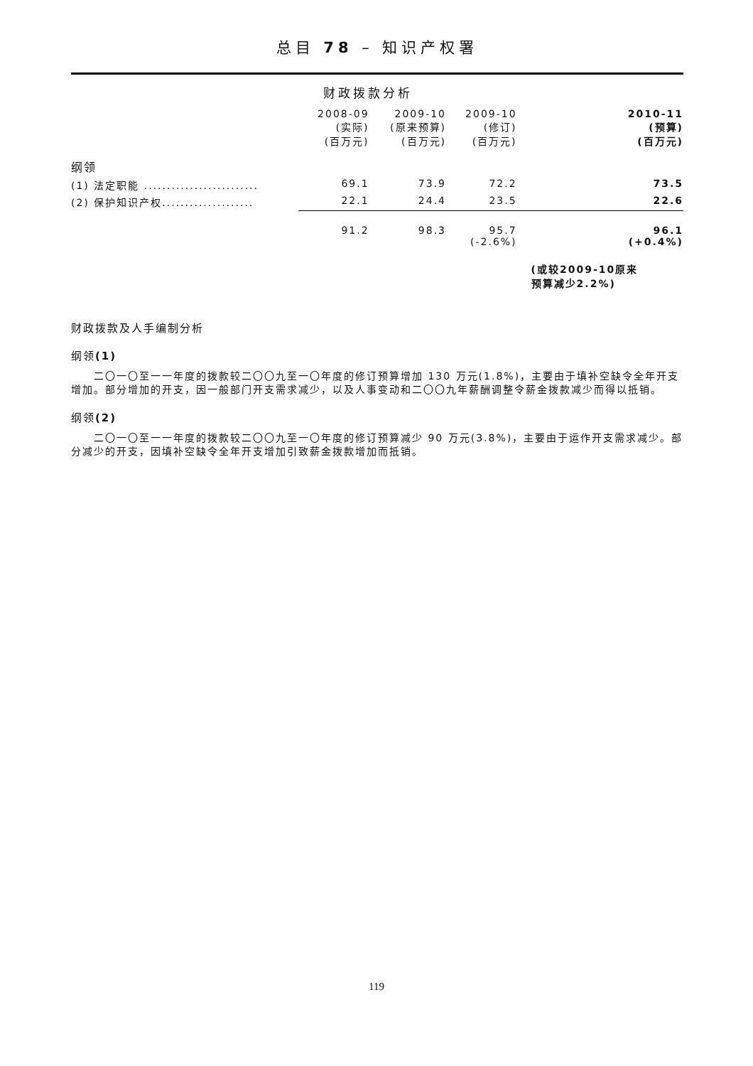总目 78 – 知识产权署
财政拨款分析
| | 2008-09 (实际) (百万元) | 2009-10 (原来预算) (百万元) | 2009-10 (修订) (百万元) | 2010-11 (预算) (百万元) |
| --- | --- | --- | --- | --- |
| 纲领 | | | | |
| (1) 法定职能 ......................... | 69.1 | 73.9 | 72.2 | 73.5 |
| (2) 保护知识产权.................... | 22.1 | 24.4 | 23.5 | 22.6 |
| | 91.2 | 98.3 | 95.7 (-2.6%) | 96.1 (+0.4%) |
| | | | | (或较2009-10原来 预算减少2.2%) |
财政拨款及人手编制分析
纲领(1)
　　二〇一〇至一一年度的拨款较二〇〇九至一〇年度的修订预算增加 130 万元(1.8%)，主要由于填补空缺令全年开支增加。部分增加的开支，因一般部门开支需求减少，以及人事变动和二〇〇九年薪酬调整令薪金拨款减少而得以抵销。
纲领(2)
　　二〇一〇至一一年度的拨款较二〇〇九至一〇年度的修订预算减少 90 万元(3.8%)，主要由于运作开支需求减少。部分减少的开支，因填补空缺令全年开支增加引致薪金拨款增加而抵销。
119